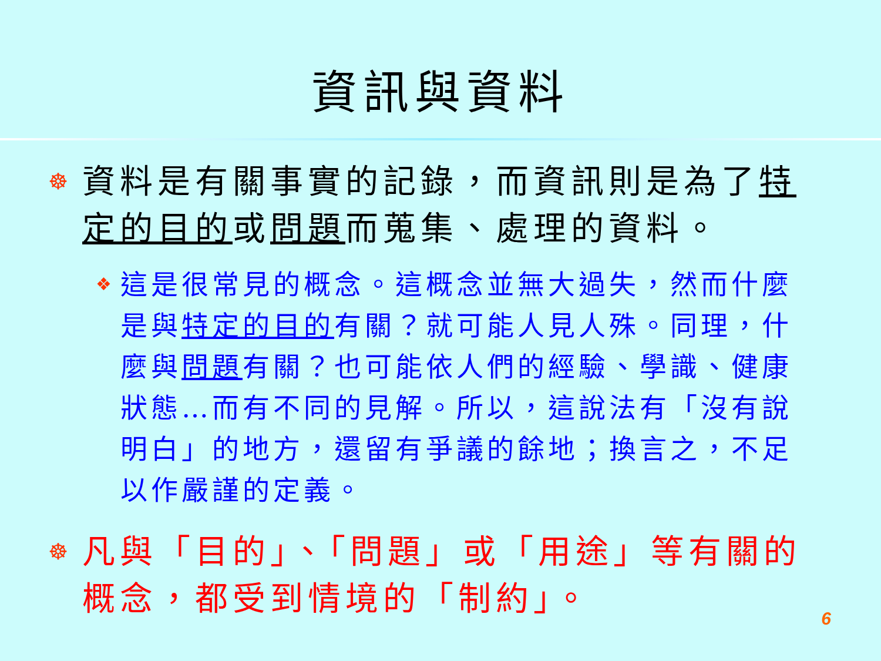資訊與資料
☸ 資料是有關事實的記錄，而資訊則是為了特定的目的或問題而蒐集、處理的資料。
❖ 這是很常見的概念。這概念並無大過失，然而什麼是與特定的目的有關？就可能人見人殊。同理，什麼與問題有關？也可能依人們的經驗、學識、健康狀態…而有不同的見解。所以，這說法有「沒有說明白」的地方，還留有爭議的餘地；換言之，不足以作嚴謹的定義。
☸ 凡與「目的」、「問題」或「用途」等有關的概念，都受到情境的「制約」。
6